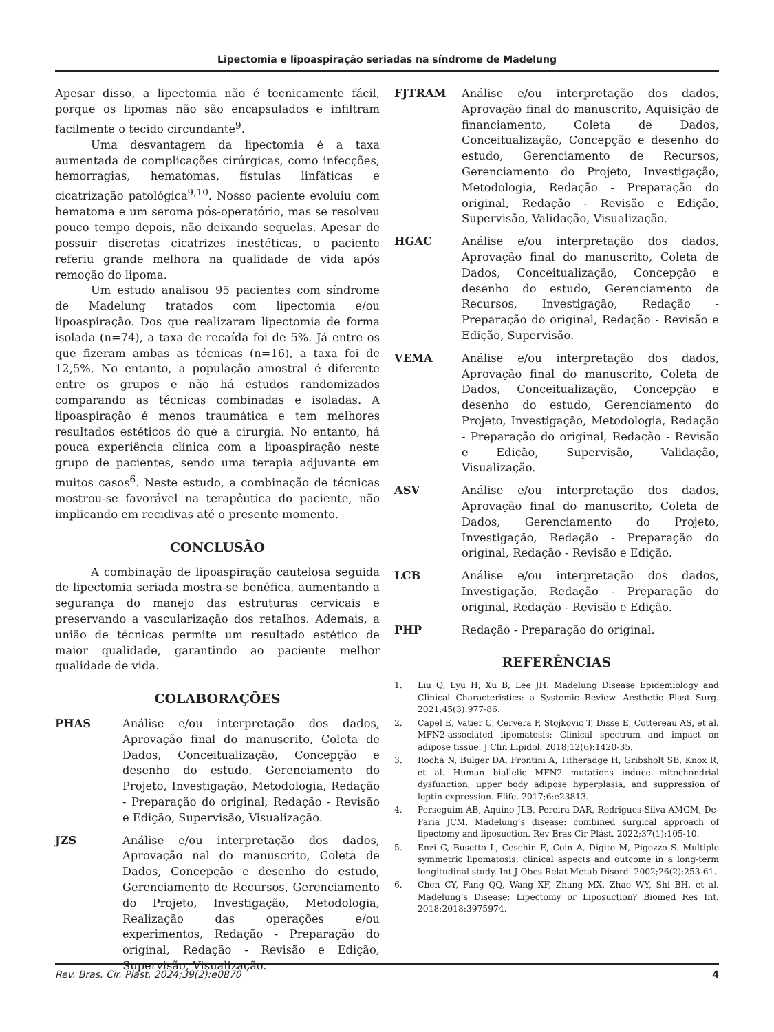Lipectomia e lipoaspiração seriadas na síndrome de Madelung
Apesar disso, a lipectomia não é tecnicamente fácil, porque os lipomas não são encapsulados e infiltram facilmente o tecido circundante<sup>9</sup>.
Uma desvantagem da lipectomia é a taxa aumentada de complicações cirúrgicas, como infecções, hemorragias, hematomas, fístulas linfáticas e cicatrização patológica<sup>9,10</sup>. Nosso paciente evoluiu com hematoma e um seroma pós-operatório, mas se resolveu pouco tempo depois, não deixando sequelas. Apesar de possuir discretas cicatrizes inestéticas, o paciente referiu grande melhora na qualidade de vida após remoção do lipoma.
Um estudo analisou 95 pacientes com síndrome de Madelung tratados com lipectomia e/ou lipoaspiração. Dos que realizaram lipectomia de forma isolada (n=74), a taxa de recaída foi de 5%. Já entre os que fizeram ambas as técnicas (n=16), a taxa foi de 12,5%. No entanto, a população amostral é diferente entre os grupos e não há estudos randomizados comparando as técnicas combinadas e isoladas. A lipoaspiração é menos traumática e tem melhores resultados estéticos do que a cirurgia. No entanto, há pouca experiência clínica com a lipoaspiração neste grupo de pacientes, sendo uma terapia adjuvante em muitos casos<sup>6</sup>. Neste estudo, a combinação de técnicas mostrou-se favorável na terapêutica do paciente, não implicando em recidivas até o presente momento.
CONCLUSÃO
A combinação de lipoaspiração cautelosa seguida de lipectomia seriada mostra-se benéfica, aumentando a segurança do manejo das estruturas cervicais e preservando a vascularização dos retalhos. Ademais, a união de técnicas permite um resultado estético de maior qualidade, garantindo ao paciente melhor qualidade de vida.
COLABORAÇÕES
PHAS Análise e/ou interpretação dos dados, Aprovação final do manuscrito, Coleta de Dados, Conceitualização, Concepção e desenho do estudo, Gerenciamento do Projeto, Investigação, Metodologia, Redação - Preparação do original, Redação - Revisão e Edição, Supervisão, Visualização.
JZS Análise e/ou interpretação dos dados, Aprovação nal do manuscrito, Coleta de Dados, Concepção e desenho do estudo, Gerenciamento de Recursos, Gerenciamento do Projeto, Investigação, Metodologia, Realização das operações e/ou experimentos, Redação - Preparação do original, Redação - Revisão e Edição, Supervisão, Visualização.
FJTRAM Análise e/ou interpretação dos dados, Aprovação final do manuscrito, Aquisição de financiamento, Coleta de Dados, Conceitualização, Concepção e desenho do estudo, Gerenciamento de Recursos, Gerenciamento do Projeto, Investigação, Metodologia, Redação - Preparação do original, Redação - Revisão e Edição, Supervisão, Validação, Visualização.
HGAC Análise e/ou interpretação dos dados, Aprovação final do manuscrito, Coleta de Dados, Conceitualização, Concepção e desenho do estudo, Gerenciamento de Recursos, Investigação, Redação - Preparação do original, Redação - Revisão e Edição, Supervisão.
VEMA Análise e/ou interpretação dos dados, Aprovação final do manuscrito, Coleta de Dados, Conceitualização, Concepção e desenho do estudo, Gerenciamento do Projeto, Investigação, Metodologia, Redação - Preparação do original, Redação - Revisão e Edição, Supervisão, Validação, Visualização.
ASV Análise e/ou interpretação dos dados, Aprovação final do manuscrito, Coleta de Dados, Gerenciamento do Projeto, Investigação, Redação - Preparação do original, Redação - Revisão e Edição.
LCB Análise e/ou interpretação dos dados, Investigação, Redação - Preparação do original, Redação - Revisão e Edição.
PHP Redação - Preparação do original.
REFERÊNCIAS
1. Liu Q, Lyu H, Xu B, Lee JH. Madelung Disease Epidemiology and Clinical Characteristics: a Systemic Review. Aesthetic Plast Surg. 2021;45(3):977-86.
2. Capel E, Vatier C, Cervera P, Stojkovic T, Disse E, Cottereau AS, et al. MFN2-associated lipomatosis: Clinical spectrum and impact on adipose tissue. J Clin Lipidol. 2018;12(6):1420-35.
3. Rocha N, Bulger DA, Frontini A, Titheradge H, Gribsholt SB, Knox R, et al. Human biallelic MFN2 mutations induce mitochondrial dysfunction, upper body adipose hyperplasia, and suppression of leptin expression. Elife. 2017;6:e23813.
4. Perseguim AB, Aquino JLB, Pereira DAR, Rodrigues-Silva AMGM, De-Faria JCM. Madelung’s disease: combined surgical approach of lipectomy and liposuction. Rev Bras Cir Plást. 2022;37(1):105-10.
5. Enzi G, Busetto L, Ceschin E, Coin A, Digito M, Pigozzo S. Multiple symmetric lipomatosis: clinical aspects and outcome in a long-term longitudinal study. Int J Obes Relat Metab Disord. 2002;26(2):253-61.
6. Chen CY, Fang QQ, Wang XF, Zhang MX, Zhao WY, Shi BH, et al. Madelung’s Disease: Lipectomy or Liposuction? Biomed Res Int. 2018;2018:3975974.
Rev. Bras. Cir. Plást. 2024;39(2):e0870 4